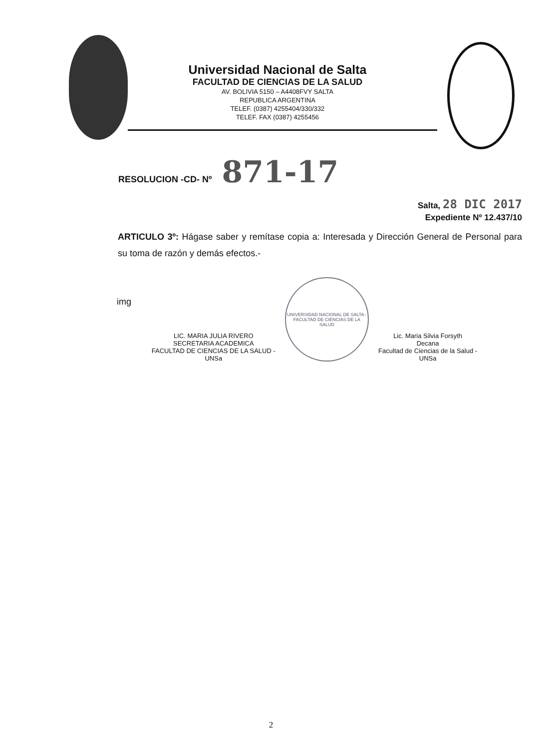Universidad Nacional de Salta
FACULTAD DE CIENCIAS DE LA SALUD
AV. BOLIVIA 5150 – A4408FVY SALTA
REPUBLICA ARGENTINA
TELEF. (0387) 4255404/330/332
TELEF. FAX (0387) 4255456
RESOLUCION -CD- Nº 871-17
Salta, 28 DIC 2017
Expediente Nº 12.437/10
ARTICULO 3º: Hágase saber y remítase copia a: Interesada y Dirección General de Personal para su toma de razón y demás efectos.-
img
LIC. MARIA JULIA RIVERO
SECRETARIA ACADEMICA
FACULTAD DE CIENCIAS DE LA SALUD - UNSa
UNIVERSIDAD NACIONAL DE SALTA - FACULTAD DE CIENCIAS DE LA SALUD
Lic. Maria Silvia Forsyth
Decana
Facultad de Ciencias de la Salud - UNSa
2